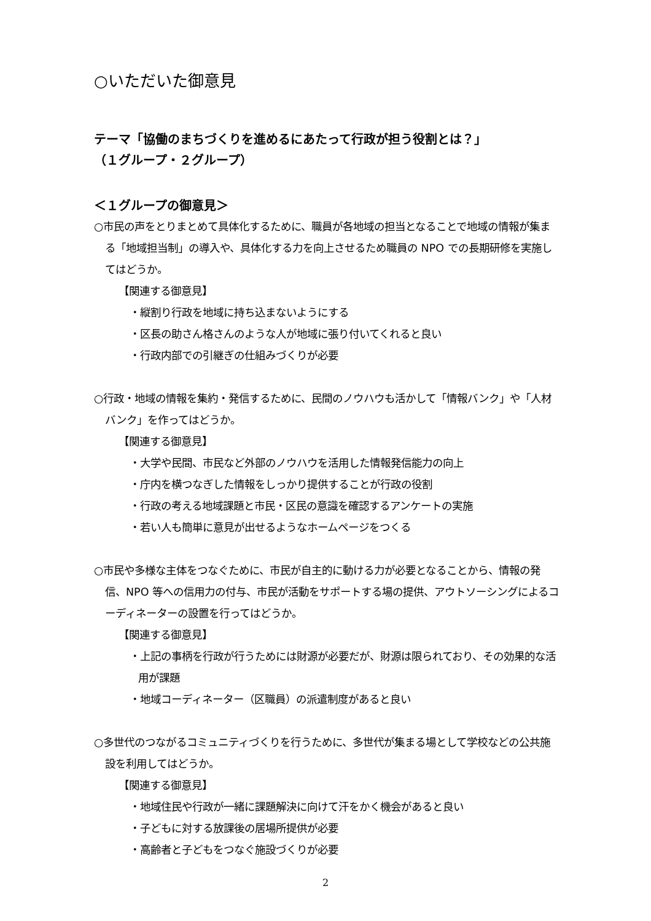○いただいた御意見
テーマ「協働のまちづくりを進めるにあたって行政が担う役割とは？」
（１グループ・２グループ）
＜１グループの御意見＞
○市民の声をとりまとめて具体化するために、職員が各地域の担当となることで地域の情報が集まる「地域担当制」の導入や、具体化する力を向上させるため職員の NPO での長期研修を実施してはどうか。
【関連する御意見】
・縦割り行政を地域に持ち込まないようにする
・区長の助さん格さんのような人が地域に張り付いてくれると良い
・行政内部での引継ぎの仕組みづくりが必要
○行政・地域の情報を集約・発信するために、民間のノウハウも活かして「情報バンク」や「人材バンク」を作ってはどうか。
【関連する御意見】
・大学や民間、市民など外部のノウハウを活用した情報発信能力の向上
・庁内を横つなぎした情報をしっかり提供することが行政の役割
・行政の考える地域課題と市民・区民の意識を確認するアンケートの実施
・若い人も簡単に意見が出せるようなホームページをつくる
○市民や多様な主体をつなぐために、市民が自主的に動ける力が必要となることから、情報の発信、NPO 等への信用力の付与、市民が活動をサポートする場の提供、アウトソーシングによるコーディネーターの設置を行ってはどうか。
【関連する御意見】
・上記の事柄を行政が行うためには財源が必要だが、財源は限られており、その効果的な活用が課題
・地域コーディネーター（区職員）の派遣制度があると良い
○多世代のつながるコミュニティづくりを行うために、多世代が集まる場として学校などの公共施設を利用してはどうか。
【関連する御意見】
・地域住民や行政が一緒に課題解決に向けて汗をかく機会があると良い
・子どもに対する放課後の居場所提供が必要
・高齢者と子どもをつなぐ施設づくりが必要
2